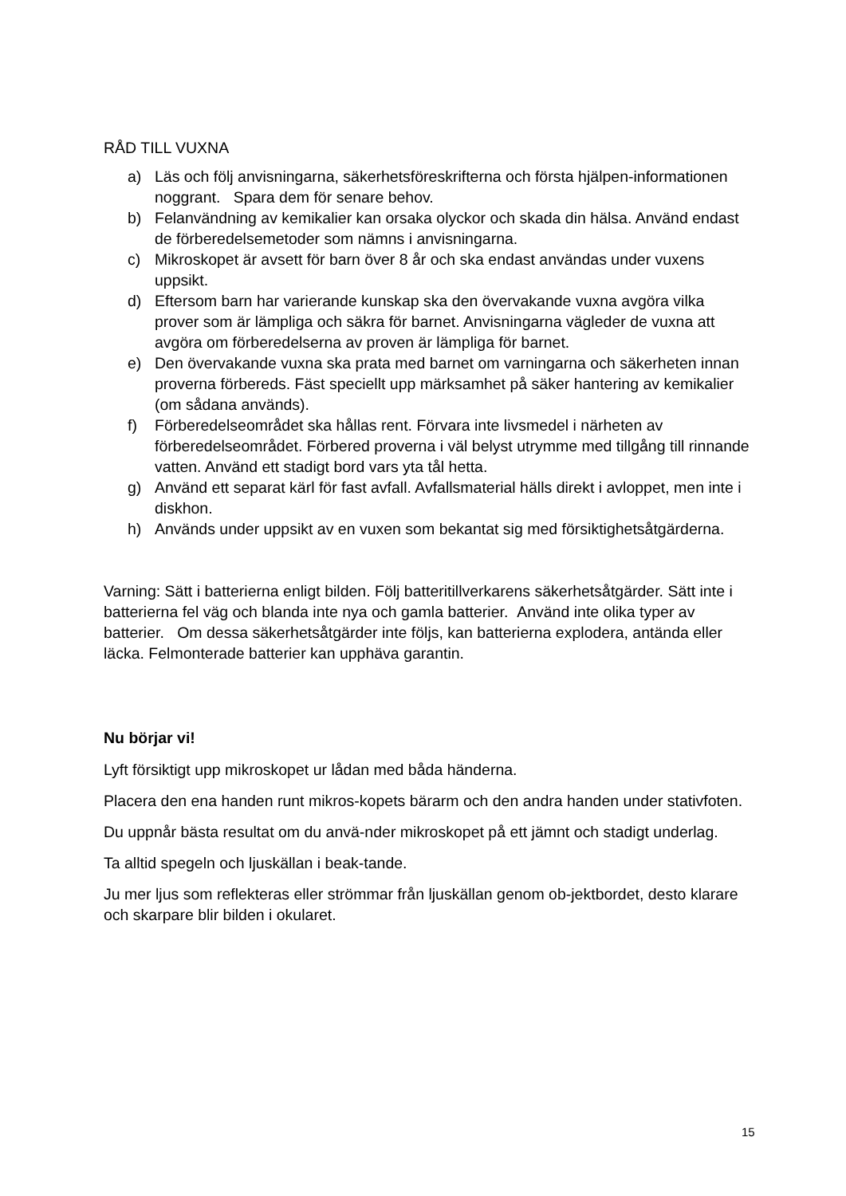RÅD TILL VUXNA
a) Läs och följ anvisningarna, säkerhetsföreskrifterna och första hjälpen-informationen noggrant. Spara dem för senare behov.
b) Felanvändning av kemikalier kan orsaka olyckor och skada din hälsa. Använd endast de förberedelsemetoder som nämns i anvisningarna.
c) Mikroskopet är avsett för barn över 8 år och ska endast användas under vuxens uppsikt.
d) Eftersom barn har varierande kunskap ska den övervakande vuxna avgöra vilka prover som är lämpliga och säkra för barnet. Anvisningarna vägleder de vuxna att avgöra om förberedelserna av proven är lämpliga för barnet.
e) Den övervakande vuxna ska prata med barnet om varningarna och säkerheten innan proverna förbereds. Fäst speciellt upp märksamhet på säker hantering av kemikalier (om sådana används).
f) Förberedelseområdet ska hållas rent. Förvara inte livsmedel i närheten av förberedelseområdet. Förbered proverna i väl belyst utrymme med tillgång till rinnande vatten. Använd ett stadigt bord vars yta tål hetta.
g) Använd ett separat kärl för fast avfall. Avfallsmaterial hälls direkt i avloppet, men inte i diskhon.
h) Används under uppsikt av en vuxen som bekantat sig med försiktighetsåtgärderna.
Varning: Sätt i batterierna enligt bilden. Följ batteritillverkarens säkerhetsåtgärder. Sätt inte i batterierna fel väg och blanda inte nya och gamla batterier. Använd inte olika typer av batterier. Om dessa säkerhetsåtgärder inte följs, kan batterierna explodera, antända eller läcka. Felmonterade batterier kan upphäva garantin.
Nu börjar vi!
Lyft försiktigt upp mikroskopet ur lådan med båda händerna.
Placera den ena handen runt mikros-kopets bärarm och den andra handen under stativfoten.
Du uppnår bästa resultat om du anvä-nder mikroskopet på ett jämnt och stadigt underlag.
Ta alltid spegeln och ljuskällan i beak-tande.
Ju mer ljus som reflekteras eller strömmar från ljuskällan genom ob-jektbordet, desto klarare och skarpare blir bilden i okularet.
15